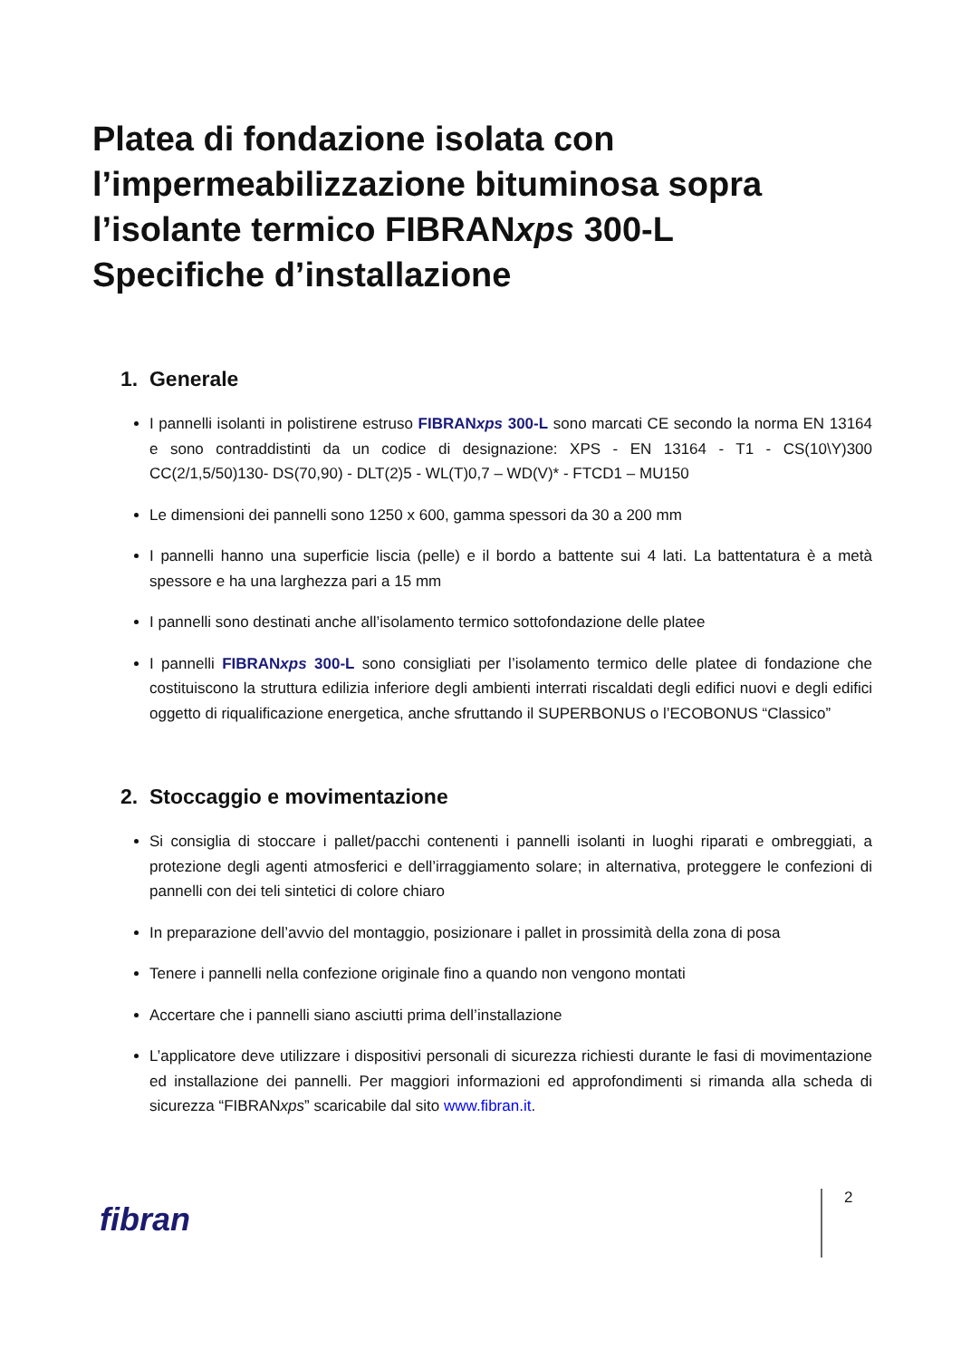Platea di fondazione isolata con
l’impermeabilizzazione bituminosa sopra
l’isolante termico FIBRANxps 300-L
Specifiche d’installazione
1. Generale
I pannelli isolanti in polistirene estruso FIBRANxps 300-L sono marcati CE secondo la norma EN 13164 e sono contraddistinti da un codice di designazione: XPS - EN 13164 - T1 - CS(10\Y)300 CC(2/1,5/50)130- DS(70,90) - DLT(2)5 - WL(T)0,7 – WD(V)* - FTCD1 – MU150
Le dimensioni dei pannelli sono 1250 x 600, gamma spessori da 30 a 200 mm
I pannelli hanno una superficie liscia (pelle) e il bordo a battente sui 4 lati. La battentatura è a metà spessore e ha una larghezza pari a 15 mm
I pannelli sono destinati anche all’isolamento termico sottofondazione delle platee
I pannelli FIBRANxps 300-L sono consigliati per l’isolamento termico delle platee di fondazione che costituiscono la struttura edilizia inferiore degli ambienti interrati riscaldati degli edifici nuovi e degli edifici oggetto di riqualificazione energetica, anche sfruttando il SUPERBONUS o l’ECOBONUS “Classico”
2. Stoccaggio e movimentazione
Si consiglia di stoccare i pallet/pacchi contenenti i pannelli isolanti in luoghi riparati e ombreggiati, a protezione degli agenti atmosferici e dell’irraggiamento solare; in alternativa, proteggere le confezioni di pannelli con dei teli sintetici di colore chiaro
In preparazione dell’avvio del montaggio, posizionare i pallet in prossimità della zona di posa
Tenere i pannelli nella confezione originale fino a quando non vengono montati
Accertare che i pannelli siano asciutti prima dell’installazione
L’applicatore deve utilizzare i dispositivi personali di sicurezza richiesti durante le fasi di movimentazione ed installazione dei pannelli. Per maggiori informazioni ed approfondimenti si rimanda alla scheda di sicurezza “FIBRANxps” scaricabile dal sito www.fibran.it.
fibran
2